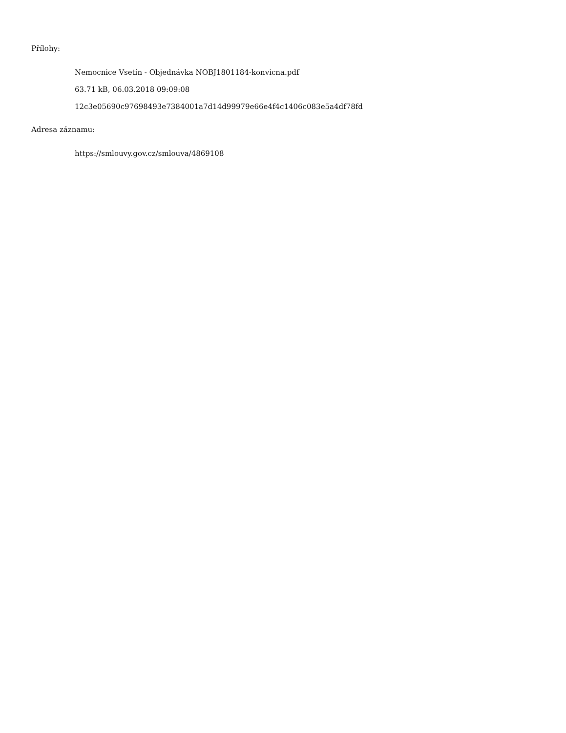Přílohy:
Nemocnice Vsetín - Objednávka NOBJ1801184-konvicna.pdf
63.71 kB, 06.03.2018 09:09:08
12c3e05690c97698493e7384001a7d14d99979e66e4f4c1406c083e5a4df78fd
Adresa záznamu:
https://smlouvy.gov.cz/smlouva/4869108